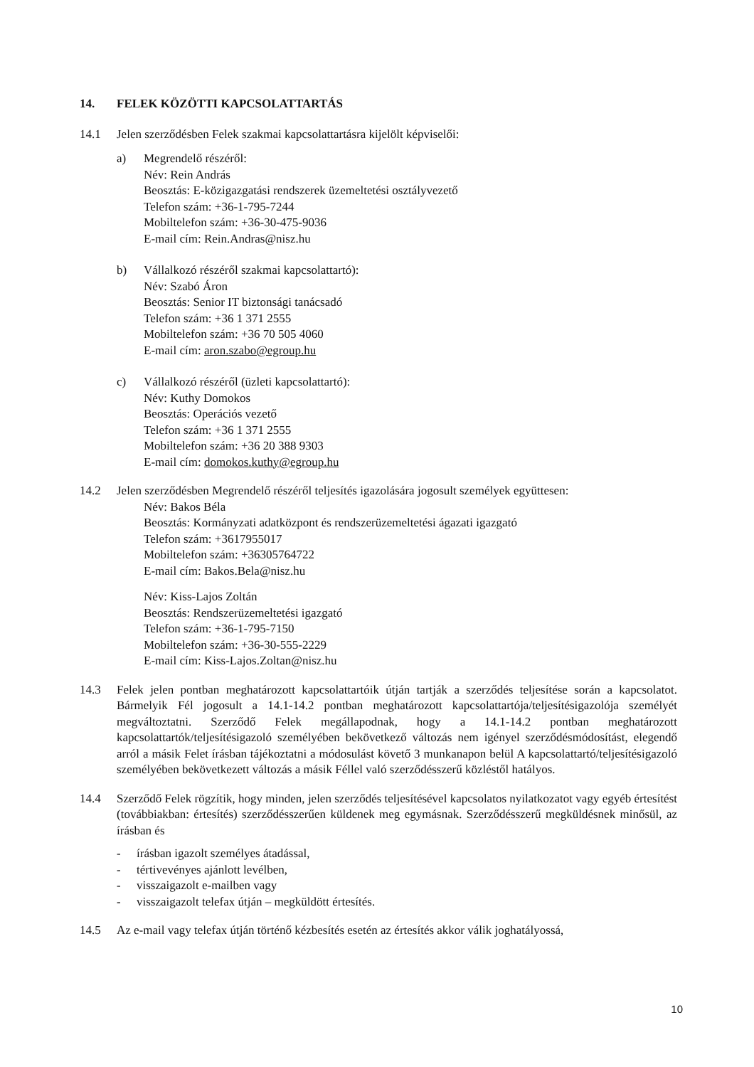14. FELEK KÖZÖTTI KAPCSOLATTARTÁS
14.1 Jelen szerződésben Felek szakmai kapcsolattartásra kijelölt képviselői:
a) Megrendelő részéről:
Név: Rein András
Beosztás: E-közigazgatási rendszerek üzemeltetési osztályvezető
Telefon szám: +36-1-795-7244
Mobiltelefon szám: +36-30-475-9036
E-mail cím: Rein.Andras@nisz.hu
b) Vállalkozó részéről szakmai kapcsolattartó):
Név: Szabó Áron
Beosztás: Senior IT biztonsági tanácsadó
Telefon szám: +36 1 371 2555
Mobiltelefon szám: +36 70 505 4060
E-mail cím: aron.szabo@egroup.hu
c) Vállalkozó részéről (üzleti kapcsolattartó):
Név: Kuthy Domokos
Beosztás: Operációs vezető
Telefon szám: +36 1 371 2555
Mobiltelefon szám: +36 20 388 9303
E-mail cím: domokos.kuthy@egroup.hu
14.2 Jelen szerződésben Megrendelő részéről teljesítés igazolására jogosult személyek együttesen:
Név: Bakos Béla
Beosztás: Kormányzati adatközpont és rendszerüzemeltetési ágazati igazgató
Telefon szám: +3617955017
Mobiltelefon szám: +36305764722
E-mail cím: Bakos.Bela@nisz.hu
Név: Kiss-Lajos Zoltán
Beosztás: Rendszerüzemeltetési igazgató
Telefon szám: +36-1-795-7150
Mobiltelefon szám: +36-30-555-2229
E-mail cím: Kiss-Lajos.Zoltan@nisz.hu
14.3 Felek jelen pontban meghatározott kapcsolattartóik útján tartják a szerződés teljesítése során a kapcsolatot. Bármelyik Fél jogosult a 14.1-14.2 pontban meghatározott kapcsolattartója/teljesítésigazolója személyét megváltoztatni. Szerződő Felek megállapodnak, hogy a 14.1-14.2 pontban meghatározott kapcsolattartók/teljesítésigazoló személyében bekövetkező változás nem igényel szerződésmódosítást, elegendő arról a másik Felet írásban tájékoztatni a módosulást követő 3 munkanapon belül A kapcsolattartó/teljesítésigazoló személyében bekövetkezett változás a másik Féllel való szerződésszerű közléstől hatályos.
14.4 Szerződő Felek rögzítik, hogy minden, jelen szerződés teljesítésével kapcsolatos nyilatkozatot vagy egyéb értesítést (továbbiakban: értesítés) szerződésszerűen küldenek meg egymásnak. Szerződésszerű megküldésnek minősül, az írásban és
- írásban igazolt személyes átadással,
- tértivevényes ajánlott levélben,
- visszaigazolt e-mailben vagy
- visszaigazolt telefax útján – megküldött értesítés.
14.5 Az e-mail vagy telefax útján történő kézbesítés esetén az értesítés akkor válik joghatályossá,
10